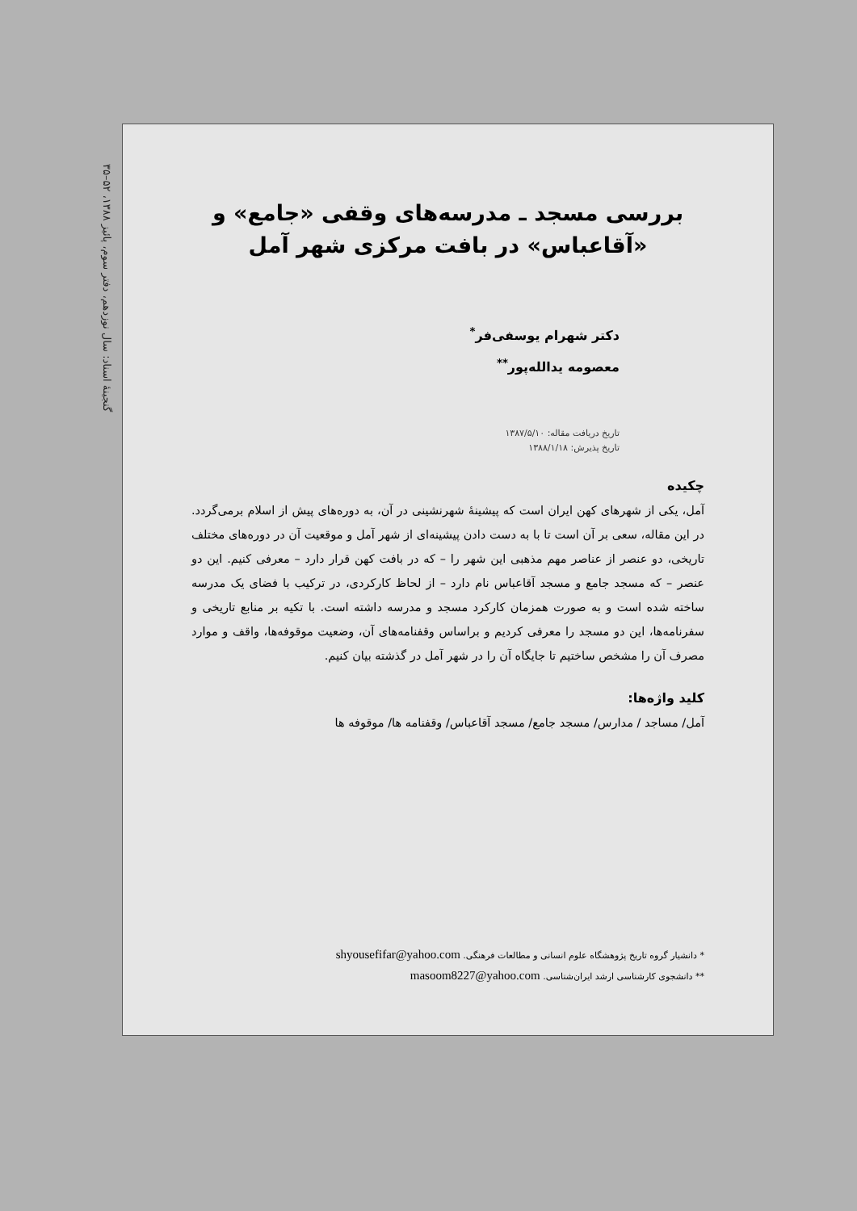گنجینهٔ اسناد: سال نوزدهم، دفتر سوم، پائیز ۱۳۸۸، ۵۲–۳۵
بررسی مسجد ـ مدرسه‌های وقفی «جامع» و
«آقاعباس» در بافت مرکزی شهر آمل
دکتر شهرام یوسفی‌فر<sup>*</sup>
معصومه یدالله‌پور<sup>**</sup>
تاریخ دریافت مقاله: ۱۳۸۷/۵/۱۰
تاریخ پذیرش: ۱۳۸۸/۱/۱۸
چکیده
آمل، یکی از شهرهای کهن ایران است که پیشینهٔ شهرنشینی در آن، به دوره‌های پیش از اسلام برمی‌گردد. در این مقاله، سعی بر آن است تا با به دست دادن پیشینه‌ای از شهر آمل و موقعیت آن در دوره‌های مختلف تاریخی، دو عنصر از عناصر مهم مذهبی این شهر را – که در بافت کهن قرار دارد – معرفی کنیم. این دو عنصر – که مسجد جامع و مسجد آقاعباس نام دارد – از لحاظ کارکردی، در ترکیب با فضای یک مدرسه ساخته شده است و به صورت همزمان کارکرد مسجد و مدرسه داشته است. با تکیه بر منابع تاریخی و سفرنامه‌ها، این دو مسجد را معرفی کردیم و براساس وقفنامه‌های آن، وضعیت موقوفه‌ها، واقف و موارد مصرف آن را مشخص ساختیم تا جایگاه آن را در شهر آمل در گذشته بیان کنیم.
کلید واژه‌ها:
آمل/ مساجد / مدارس/ مسجد جامع/ مسجد آقاعباس/ وقفنامه ها/ موقوفه ها
* دانشیار گروه تاریخ پژوهشگاه علوم انسانی و مطالعات فرهنگی. shyousefifar@yahoo.com
** دانشجوی کارشناسی ارشد ایران‌شناسی. masoom8227@yahoo.com